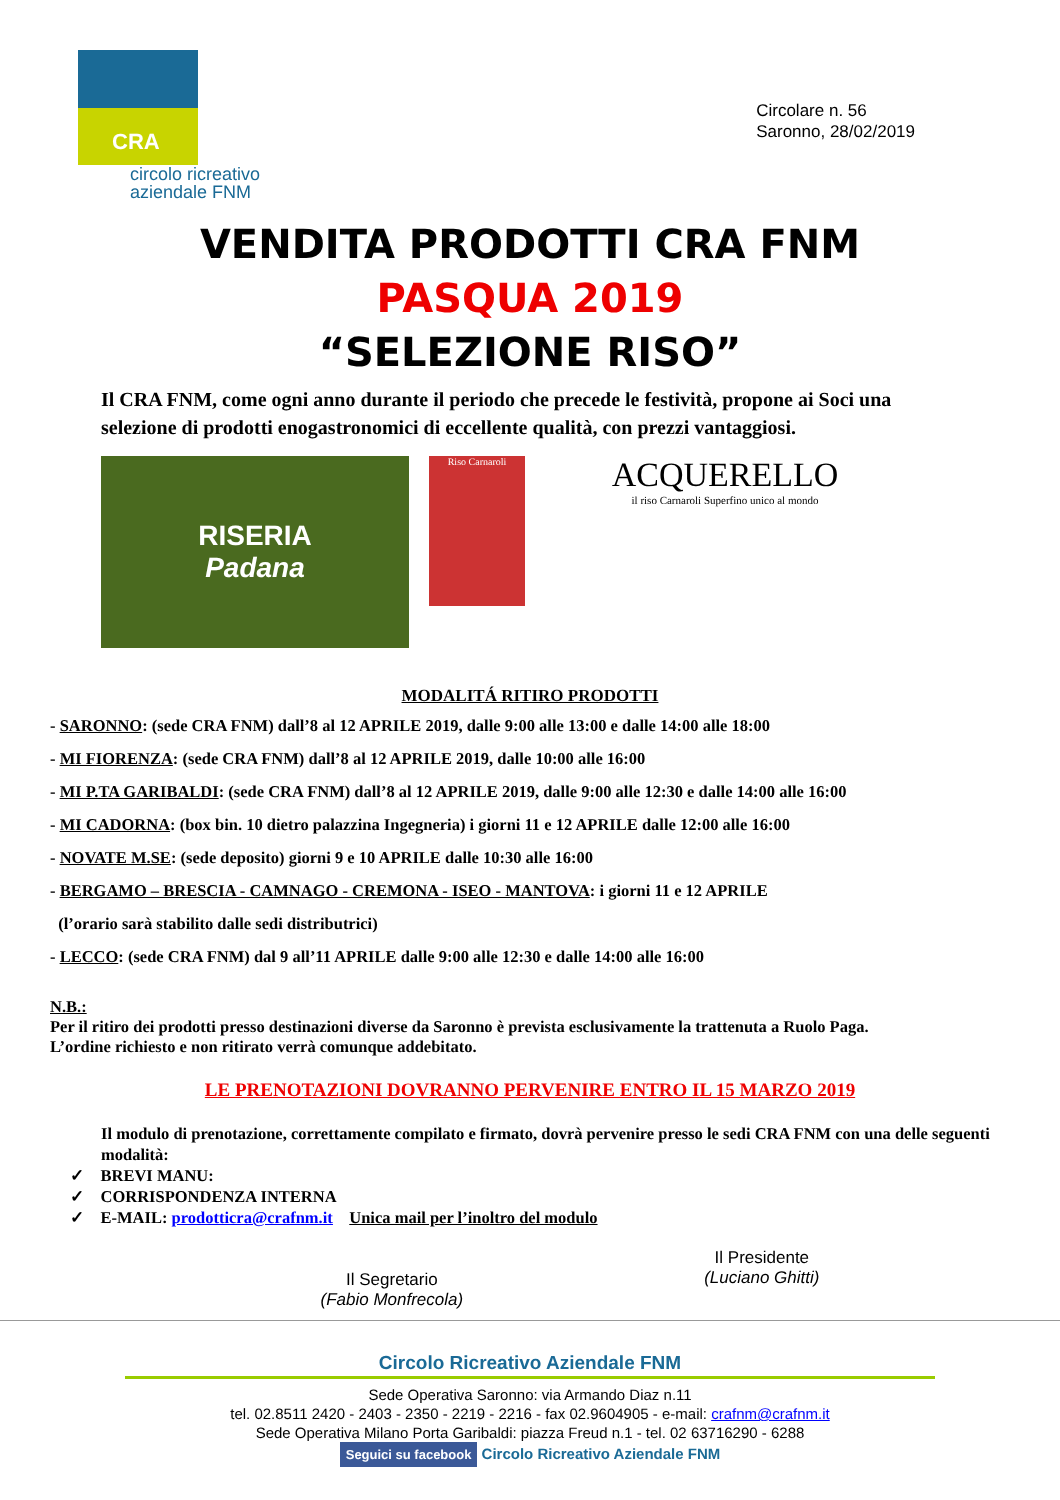CRA
circolo ricreativo
aziendale FNM
Circolare n. 56
Saronno, 28/02/2019
VENDITA PRODOTTI CRA FNM
PASQUA 2019
“SELEZIONE RISO”
Il CRA FNM, come ogni anno durante il periodo che precede le festività, propone ai Soci una selezione di prodotti enogastronomici di eccellente qualità, con prezzi vantaggiosi.
RISERIA
Padana
Riso Carnaroli
ACQUERELLO
il riso Carnaroli Superfino unico al mondo
MODALITÁ RITIRO PRODOTTI
- SARONNO: (sede CRA FNM) dall’8 al 12 APRILE 2019, dalle 9:00 alle 13:00 e dalle 14:00 alle 18:00
- MI FIORENZA: (sede CRA FNM) dall’8 al 12 APRILE 2019, dalle 10:00 alle 16:00
- MI P.TA GARIBALDI: (sede CRA FNM) dall’8 al 12 APRILE 2019, dalle 9:00 alle 12:30 e dalle 14:00 alle 16:00
- MI CADORNA: (box bin. 10 dietro palazzina Ingegneria) i giorni 11 e 12 APRILE dalle 12:00 alle 16:00
- NOVATE M.SE: (sede deposito) giorni 9 e 10 APRILE dalle 10:30 alle 16:00
- BERGAMO – BRESCIA - CAMNAGO - CREMONA - ISEO - MANTOVA: i giorni 11 e 12 APRILE
(l’orario sarà stabilito dalle sedi distributrici)
- LECCO: (sede CRA FNM) dal 9 all’11 APRILE dalle 9:00 alle 12:30 e dalle 14:00 alle 16:00
N.B.:
Per il ritiro dei prodotti presso destinazioni diverse da Saronno è prevista esclusivamente la trattenuta a Ruolo Paga.
L’ordine richiesto e non ritirato verrà comunque addebitato.
LE PRENOTAZIONI DOVRANNO PERVENIRE ENTRO IL 15 MARZO 2019
Il modulo di prenotazione, correttamente compilato e firmato, dovrà pervenire presso le sedi CRA FNM con una delle seguenti modalità:
✓ BREVI MANU:
✓ CORRISPONDENZA INTERNA
✓ E-MAIL: prodotticra@crafnm.it Unica mail per l’inoltro del modulo
Il Segretario
(Fabio Monfrecola)
Il Presidente
(Luciano Ghitti)
Circolo Ricreativo Aziendale FNM
Sede Operativa Saronno: via Armando Diaz n.11
tel. 02.8511 2420 - 2403 - 2350 - 2219 - 2216 - fax 02.9604905 - e-mail: crafnm@crafnm.it
Sede Operativa Milano Porta Garibaldi: piazza Freud n.1 - tel. 02 63716290 - 6288
Seguici su facebook Circolo Ricreativo Aziendale FNM